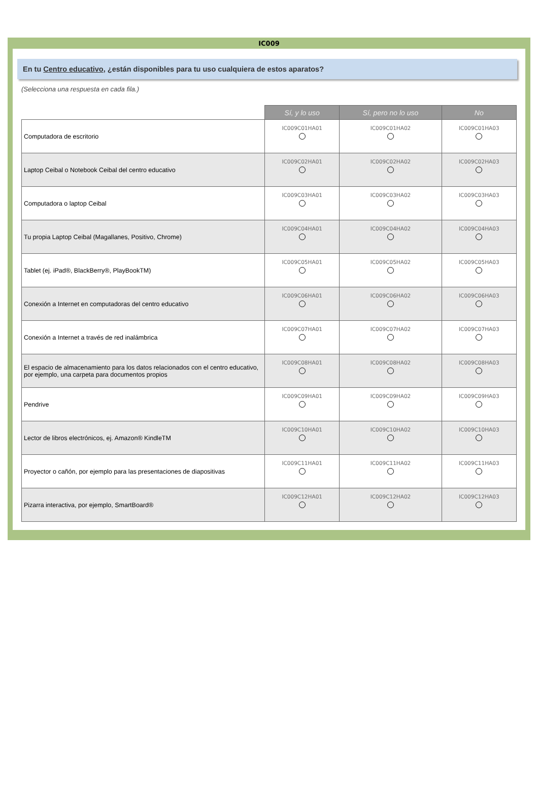IC009
En tu Centro educativo, ¿están disponibles para tu uso cualquiera de estos aparatos?
(Selecciona una respuesta en cada fila.)
| | Sí, y lo uso | Sí, pero no lo uso | No |
| --- | --- | --- | --- |
| Computadora de escritorio | IC009C01HA01 | IC009C01HA02 | IC009C01HA03 |
| Laptop Ceibal o Notebook Ceibal del centro educativo | IC009C02HA01 | IC009C02HA02 | IC009C02HA03 |
| Computadora o laptop Ceibal | IC009C03HA01 | IC009C03HA02 | IC009C03HA03 |
| Tu propia Laptop Ceibal (Magallanes, Positivo, Chrome) | IC009C04HA01 | IC009C04HA02 | IC009C04HA03 |
| Tablet (ej. iPad®, BlackBerry®, PlayBookTM) | IC009C05HA01 | IC009C05HA02 | IC009C05HA03 |
| Conexión a Internet en computadoras del centro educativo | IC009C06HA01 | IC009C06HA02 | IC009C06HA03 |
| Conexión a Internet a través de red inalámbrica | IC009C07HA01 | IC009C07HA02 | IC009C07HA03 |
| El espacio de almacenamiento para los datos relacionados con el centro educativo, por ejemplo, una carpeta para documentos propios | IC009C08HA01 | IC009C08HA02 | IC009C08HA03 |
| Pendrive | IC009C09HA01 | IC009C09HA02 | IC009C09HA03 |
| Lector de libros electrónicos, ej. Amazon® KindleTM | IC009C10HA01 | IC009C10HA02 | IC009C10HA03 |
| Proyector o cañón, por ejemplo para las presentaciones de diapositivas | IC009C11HA01 | IC009C11HA02 | IC009C11HA03 |
| Pizarra interactiva, por ejemplo, SmartBoard® | IC009C12HA01 | IC009C12HA02 | IC009C12HA03 |